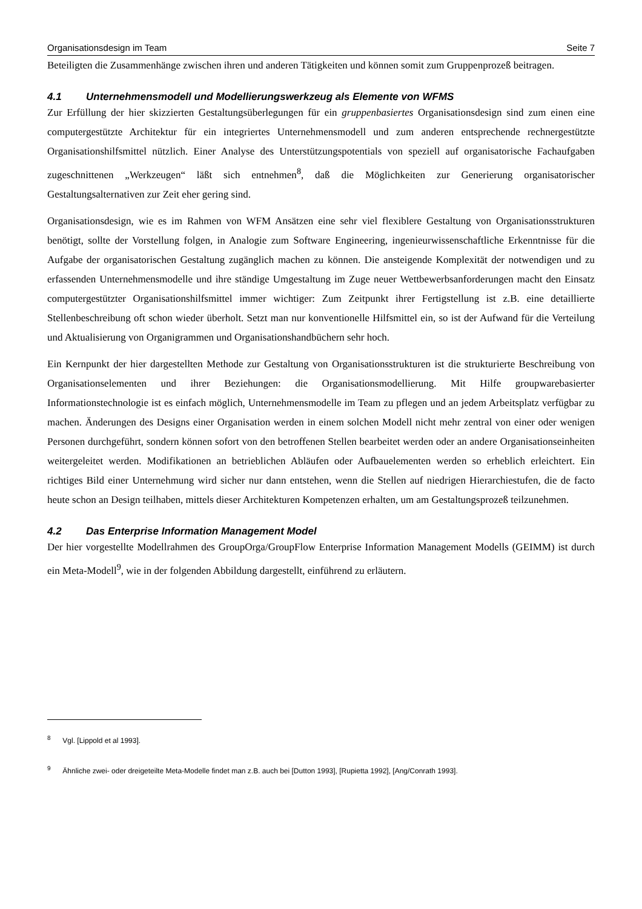Organisationsdesign im Team Seite 7
Beteiligten die Zusammenhänge zwischen ihren und anderen Tätigkeiten und können somit zum Gruppenprozeß beitragen.
4.1 Unternehmensmodell und Modellierungswerkzeug als Elemente von WFMS
Zur Erfüllung der hier skizzierten Gestaltungsüberlegungen für ein gruppenbasiertes Organisationsdesign sind zum einen eine computergestützte Architektur für ein integriertes Unternehmensmodell und zum anderen entsprechende rechnergestützte Organisationshilfsmittel nützlich. Einer Analyse des Unterstützungspotentials von speziell auf organisatorische Fachaufgaben zugeschnittenen „Werkzeugen“ läßt sich entnehmen<sup>8</sup>, daß die Möglichkeiten zur Generierung organisatorischer Gestaltungsalternativen zur Zeit eher gering sind.
Organisationsdesign, wie es im Rahmen von WFM Ansätzen eine sehr viel flexiblere Gestaltung von Organisationsstrukturen benötigt, sollte der Vorstellung folgen, in Analogie zum Software Engineering, ingenieurwissenschaftliche Erkenntnisse für die Aufgabe der organisatorischen Gestaltung zugänglich machen zu können. Die ansteigende Komplexität der notwendigen und zu erfassenden Unternehmensmodelle und ihre ständige Umgestaltung im Zuge neuer Wettbewerbsanforderungen macht den Einsatz computergestützter Organisationshilfsmittel immer wichtiger: Zum Zeitpunkt ihrer Fertigstellung ist z.B. eine detaillierte Stellenbeschreibung oft schon wieder überholt. Setzt man nur konventionelle Hilfsmittel ein, so ist der Aufwand für die Verteilung und Aktualisierung von Organigrammen und Organisationshandbüchern sehr hoch.
Ein Kernpunkt der hier dargestellten Methode zur Gestaltung von Organisationsstrukturen ist die strukturierte Beschreibung von Organisationselementen und ihrer Beziehungen: die Organisationsmodellierung. Mit Hilfe groupwarebasierter Informationstechnologie ist es einfach möglich, Unternehmensmodelle im Team zu pflegen und an jedem Arbeitsplatz verfügbar zu machen. Änderungen des Designs einer Organisation werden in einem solchen Modell nicht mehr zentral von einer oder wenigen Personen durchgeführt, sondern können sofort von den betroffenen Stellen bearbeitet werden oder an andere Organisationseinheiten weitergeleitet werden. Modifikationen an betrieblichen Abläufen oder Aufbauelementen werden so erheblich erleichtert. Ein richtiges Bild einer Unternehmung wird sicher nur dann entstehen, wenn die Stellen auf niedrigen Hierarchiestufen, die de facto heute schon an Design teilhaben, mittels dieser Architekturen Kompetenzen erhalten, um am Gestaltungsprozeß teilzunehmen.
4.2 Das Enterprise Information Management Model
Der hier vorgestellte Modellrahmen des GroupOrga/GroupFlow Enterprise Information Management Modells (GEIMM) ist durch ein Meta-Modell<sup>9</sup>, wie in der folgenden Abbildung dargestellt, einführend zu erläutern.
<sup>8</sup> Vgl. [Lippold et al 1993].
<sup>9</sup> Ähnliche zwei- oder dreigeteilte Meta-Modelle findet man z.B. auch bei [Dutton 1993], [Rupietta 1992], [Ang/Conrath 1993].